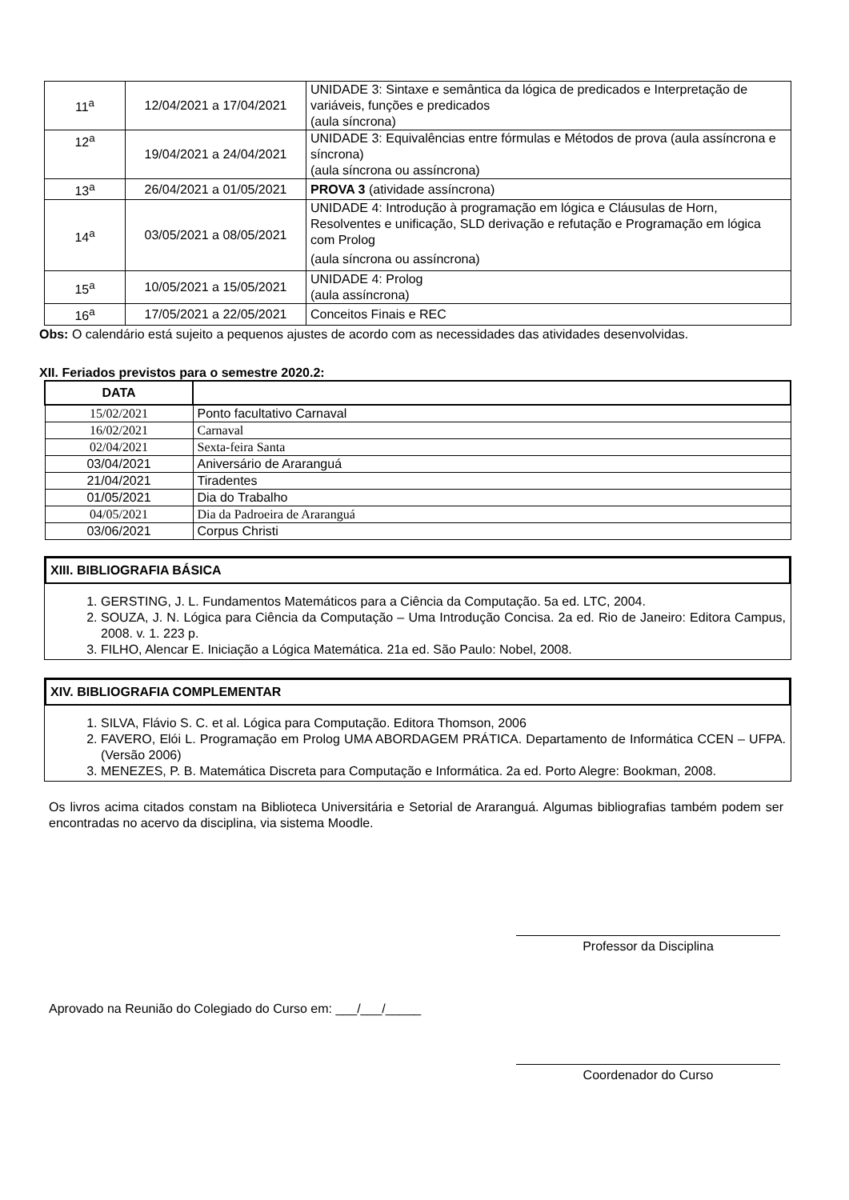| 11<sup>a</sup> | 12/04/2021 a 17/04/2021 | UNIDADE 3: Sintaxe e semântica da lógica de predicados e Interpretação de variáveis, funções e predicados (aula síncrona) |
| 12<sup>a</sup> | 19/04/2021 a 24/04/2021 | UNIDADE 3: Equivalências entre fórmulas e Métodos de prova (aula assíncrona e síncrona) (aula síncrona ou assíncrona) |
| 13<sup>a</sup> | 26/04/2021 a 01/05/2021 | PROVA 3 (atividade assíncrona) |
| 14<sup>a</sup> | 03/05/2021 a 08/05/2021 | UNIDADE 4: Introdução à programação em lógica e Cláusulas de Horn, Resolventes e unificação, SLD derivação e refutação e Programação em lógica com Prolog (aula síncrona ou assíncrona) |
| 15<sup>a</sup> | 10/05/2021 a 15/05/2021 | UNIDADE 4: Prolog (aula assíncrona) |
| 16<sup>a</sup> | 17/05/2021 a 22/05/2021 | Conceitos Finais e REC |
Obs: O calendário está sujeito a pequenos ajustes de acordo com as necessidades das atividades desenvolvidas.
XII. Feriados previstos para o semestre 2020.2:
| DATA | |
| --- | --- |
| 15/02/2021 | Ponto facultativo Carnaval |
| 16/02/2021 | Carnaval |
| 02/04/2021 | Sexta-feira Santa |
| 03/04/2021 | Aniversário de Araranguá |
| 21/04/2021 | Tiradentes |
| 01/05/2021 | Dia do Trabalho |
| 04/05/2021 | Dia da Padroeira de Araranguá |
| 03/06/2021 | Corpus Christi |
XIII. BIBLIOGRAFIA BÁSICA
1. GERSTING, J. L. Fundamentos Matemáticos para a Ciência da Computação. 5a ed. LTC, 2004.
2. SOUZA, J. N. Lógica para Ciência da Computação – Uma Introdução Concisa. 2a ed. Rio de Janeiro: Editora Campus, 2008. v. 1. 223 p.
3. FILHO, Alencar E. Iniciação a Lógica Matemática. 21a ed. São Paulo: Nobel, 2008.
XIV. BIBLIOGRAFIA COMPLEMENTAR
1. SILVA, Flávio S. C. et al. Lógica para Computação. Editora Thomson, 2006
2. FAVERO, Elói L. Programação em Prolog UMA ABORDAGEM PRÁTICA. Departamento de Informática CCEN – UFPA. (Versão 2006)
3. MENEZES, P. B. Matemática Discreta para Computação e Informática. 2a ed. Porto Alegre: Bookman, 2008.
Os livros acima citados constam na Biblioteca Universitária e Setorial de Araranguá. Algumas bibliografias também podem ser encontradas no acervo da disciplina, via sistema Moodle.
Professor da Disciplina
Aprovado na Reunião do Colegiado do Curso em: ___/___/_____
Coordenador do Curso